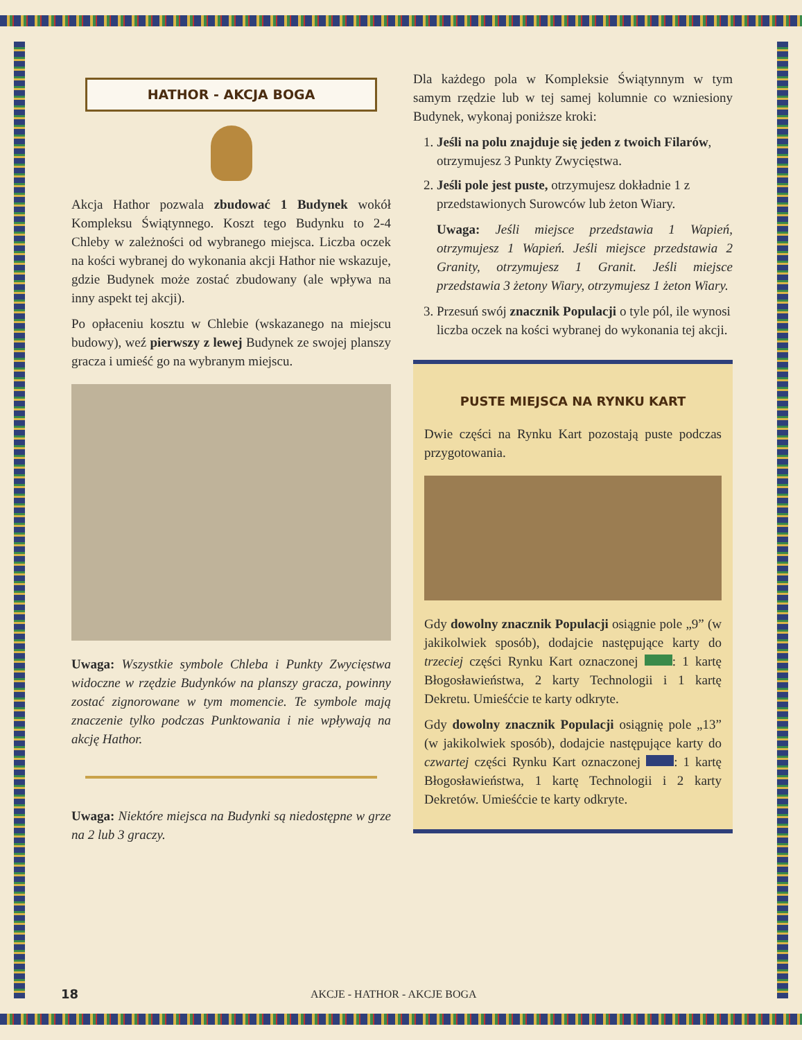HATHOR - AKCJA BOGA
Akcja Hathor pozwala zbudować 1 Budynek wokół Kompleksu Świątynnego. Koszt tego Budynku to 2-4 Chleby w zależności od wybranego miejsca. Liczba oczek na kości wybranej do wykonania akcji Hathor nie wskazuje, gdzie Budynek może zostać zbudowany (ale wpływa na inny aspekt tej akcji).
Po opłaceniu kosztu w Chlebie (wskazanego na miejscu budowy), weź pierwszy z lewej Budynek ze swojej planszy gracza i umieść go na wybranym miejscu.
Uwaga: Wszystkie symbole Chleba i Punkty Zwycięstwa widoczne w rzędzie Budynków na planszy gracza, powinny zostać zignorowane w tym momencie. Te symbole mają znaczenie tylko podczas Punktowania i nie wpływają na akcję Hathor.
Uwaga: Niektóre miejsca na Budynki są niedostępne w grze na 2 lub 3 graczy.
Dla każdego pola w Kompleksie Świątynnym w tym samym rzędzie lub w tej samej kolumnie co wzniesiony Budynek, wykonaj poniższe kroki:
1. Jeśli na polu znajduje się jeden z twoich Filarów, otrzymujesz 3 Punkty Zwycięstwa.
2. Jeśli pole jest puste, otrzymujesz dokładnie 1 z przedstawionych Surowców lub żeton Wiary.
Uwaga: Jeśli miejsce przedstawia 1 Wapień, otrzymujesz 1 Wapień. Jeśli miejsce przedstawia 2 Granity, otrzymujesz 1 Granit. Jeśli miejsce przedstawia 3 żetony Wiary, otrzymujesz 1 żeton Wiary.
3. Przesuń swój znacznik Populacji o tyle pól, ile wynosi liczba oczek na kości wybranej do wykonania tej akcji.
PUSTE MIEJSCA NA RYNKU KART
Dwie części na Rynku Kart pozostają puste podczas przygotowania.
Gdy dowolny znacznik Populacji osiągnie pole „9” (w jakikolwiek sposób), dodajcie następujące karty do trzeciej części Rynku Kart oznaczonej : 1 kartę Błogosławieństwa, 2 karty Technologii i 1 kartę Dekretu. Umieśćcie te karty odkryte.
Gdy dowolny znacznik Populacji osiągnię pole „13” (w jakikolwiek sposób), dodajcie następujące karty do czwartej części Rynku Kart oznaczonej : 1 kartę Błogosławieństwa, 1 kartę Technologii i 2 karty Dekretów. Umieśćcie te karty odkryte.
18 AKCJE - HATHOR - AKCJE BOGA